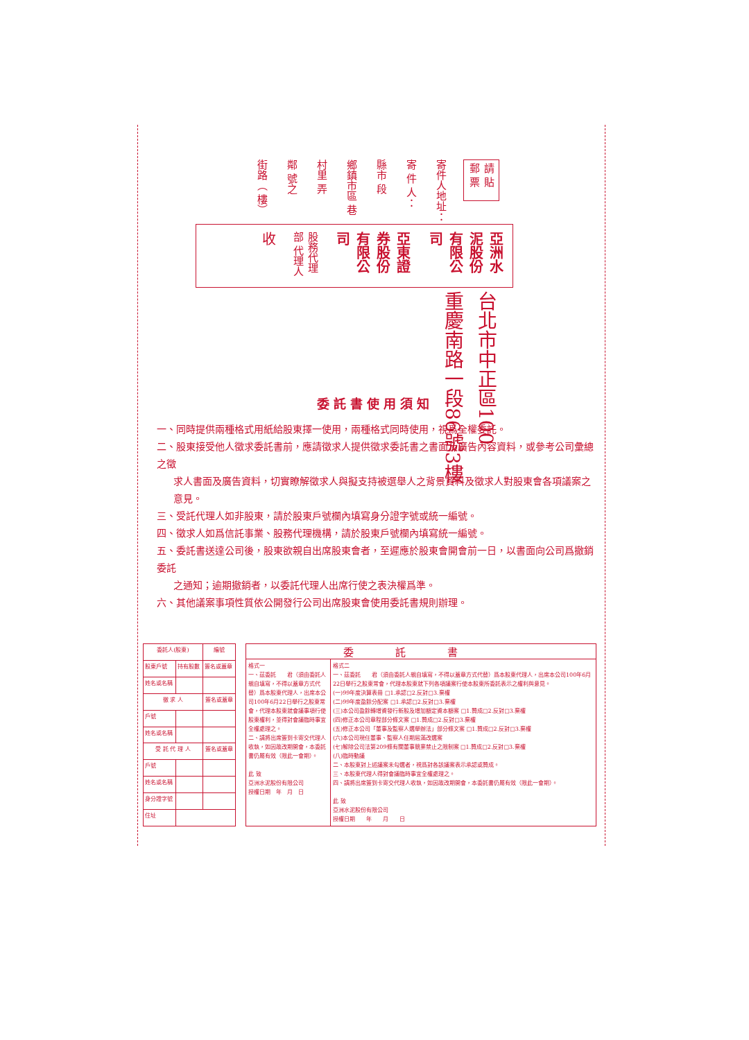請 貼 郵 票
寄件人地址：
寄 件 人：
縣市 段
鄉鎮市區 巷
村里 弄
鄰 號之
街路（ 樓）
亞洲水泥股份有限公司
亞東證券股份有限公司
股務代理部 代理人
收
台北市中正區100
重慶南路一段86號3樓
委託書使用須知
一、同時提供兩種格式用紙給股東擇一使用，兩種格式同時使用，視爲全權委託。
二、股東接受他人徵求委託書前，應請徵求人提供徵求委託書之書面及廣告內容資料，或參考公司彙總之徵
求人書面及廣告資料，切實瞭解徵求人與擬支持被選舉人之背景資料及徵求人對股東會各項議案之意見。
三、受託代理人如非股東，請於股東戶號欄內填寫身分證字號或統一編號。
四、徵求人如爲信託事業、股務代理機構，請於股東戶號欄內填寫統一編號。
五、委託書送達公司後，股東欲親自出席股東會者，至遲應於股東會開會前一日，以書面向公司爲撤銷委託
之通知；逾期撤銷者，以委託代理人出席行使之表決權爲準。
六、其他議案事項性質依公開發行公司出席股東會使用委託書規則辦理。
| 委託人(股東) | | 編號 |
| --- | --- | --- |
| 股東戶號 | 持有股數 | 簽名或蓋章 |
| 姓名或名稱 | | |
| 徵 求 人 | | 簽名或蓋章 |
| 戶號 | | |
| 姓名或名稱 | | |
| 受 託 代 理 人 | | 簽名或蓋章 |
| 戶號 | | |
| 姓名或名稱 | | |
| 身分證字號 | | |
| 住址 | | |
委託書
格式一
一、茲委託　　君（須由委託人親自填寫，不得以蓋章方式代替）爲本股東代理人，出席本公司100年6月22日舉行之股東常會，代理本股東就會議事項行使股東權利，並得對會議臨時事宜全權處理之。
二、請將出席簽到卡寄交代理人收執，如因故改期開會，本委託書仍屬有效（限此一會期）。
此 致
亞洲水泥股份有限公司
授權日期　年　月　日
格式二
一、茲委託　　君（須由委託人親自填寫，不得以蓋章方式代替）爲本股東代理人，出席本公司100年6月22日舉行之股東常會，代理本股東就下列各項議案行使本股東所委託表示之權利與意見。
(一)99年度決算表冊 □1.承認□2.反對□3.棄權
(二)99年度盈餘分配案 □1.承認□2.反對□3.棄權
(三)本公司盈餘轉增資發行新股及增加額定資本額案 □1.贊成□2.反對□3.棄權
(四)修正本公司章程部分條文案 □1.贊成□2.反對□3.棄權
(五)修正本公司「董事及監察人選舉辦法」部分條文案 □1.贊成□2.反對□3.棄權
(六)本公司現任董事、監察人任期屆滿改選案
(七)解除公司法第209條有關董事競業禁止之限制案 □1.贊成□2.反對□3.棄權
(八)臨時動議
二、本股東對上述議案未勾選者，視爲對各該議案表示承認或贊成。
三、本股東代理人得對會議臨時事宜全權處理之。
四、請將出席簽到卡寄交代理人收執，如因故改期開會，本委託書仍屬有效（限此一會期）。
此 致
亞洲水泥股份有限公司
授權日期　　年　　月　　日